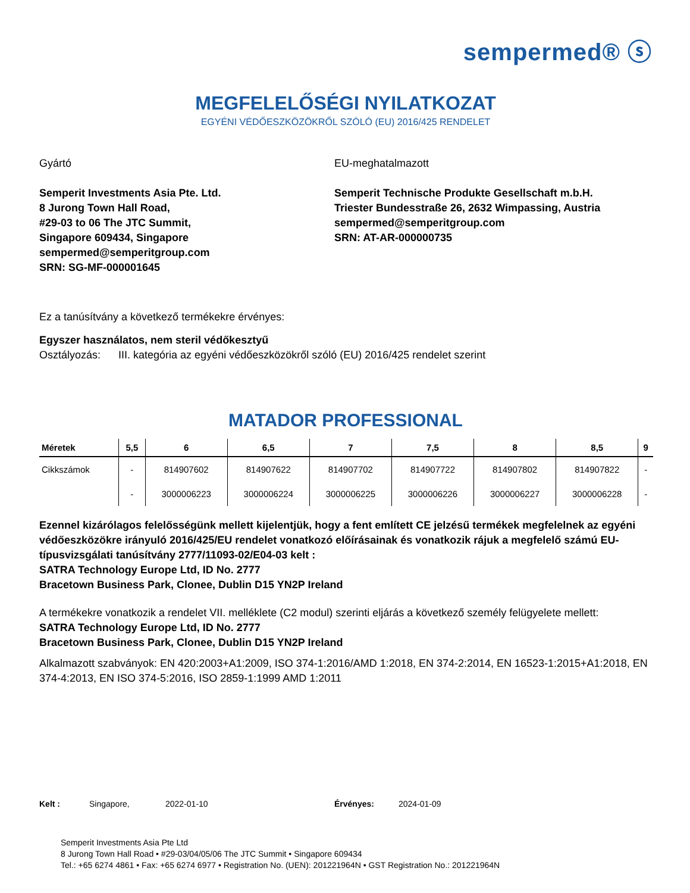sempermed® ⓢ
MEGFELELŐSÉGI NYILATKOZAT
EGYÉNI VÉDŐESZKÖZÖKRŐL SZÓLÓ (EU) 2016/425 RENDELET
Gyártó
Semperit Investments Asia Pte. Ltd.
8 Jurong Town Hall Road,
#29-03 to 06 The JTC Summit,
Singapore 609434, Singapore
sempermed@semperitgroup.com
SRN: SG-MF-000001645
EU-meghatalmazott
Semperit Technische Produkte Gesellschaft m.b.H.
Triester Bundesstraße 26, 2632 Wimpassing, Austria
sempermed@semperitgroup.com
SRN: AT-AR-000000735
Ez a tanúsítvány a következő termékekre érvényes:
Egyszer használatos, nem steril védőkesztyű
Osztályozás: III. kategória az egyéni védőeszközökről szóló (EU) 2016/425 rendelet szerint
MATADOR PROFESSIONAL
| Méretek | 5,5 | 6 | 6,5 | 7 | 7,5 | 8 | 8,5 | 9 |
| --- | --- | --- | --- | --- | --- | --- | --- | --- |
| Cikkszámok | - | 814907602 | 814907622 | 814907702 | 814907722 | 814907802 | 814907822 | - |
| | - | 3000006223 | 3000006224 | 3000006225 | 3000006226 | 3000006227 | 3000006228 | - |
Ezennel kizárólagos felelősségünk mellett kijelentjük, hogy a fent említett CE jelzésű termékek megfelelnek az egyéni védőeszközökre irányuló 2016/425/EU rendelet vonatkozó előírásainak és vonatkozik rájuk a megfelelő számú EU-típusvizsgálati tanúsítvány 2777/11093-02/E04-03 kelt :
SATRA Technology Europe Ltd, ID No. 2777
Bracetown Business Park, Clonee, Dublin D15 YN2P Ireland
A termékekre vonatkozik a rendelet VII. melléklete (C2 modul) szerinti eljárás a következő személy felügyelete mellett:
SATRA Technology Europe Ltd, ID No. 2777
Bracetown Business Park, Clonee, Dublin D15 YN2P Ireland
Alkalmazott szabványok: EN 420:2003+A1:2009, ISO 374-1:2016/AMD 1:2018, EN 374-2:2014, EN 16523-1:2015+A1:2018, EN 374-4:2013, EN ISO 374-5:2016, ISO 2859-1:1999 AMD 1:2011
Kelt : Singapore, 2022-01-10 Érvényes: 2024-01-09
Semperit Investments Asia Pte Ltd
8 Jurong Town Hall Road • #29-03/04/05/06 The JTC Summit • Singapore 609434
Tel.: +65 6274 4861 • Fax: +65 6274 6977 • Registration No. (UEN): 201221964N • GST Registration No.: 201221964N